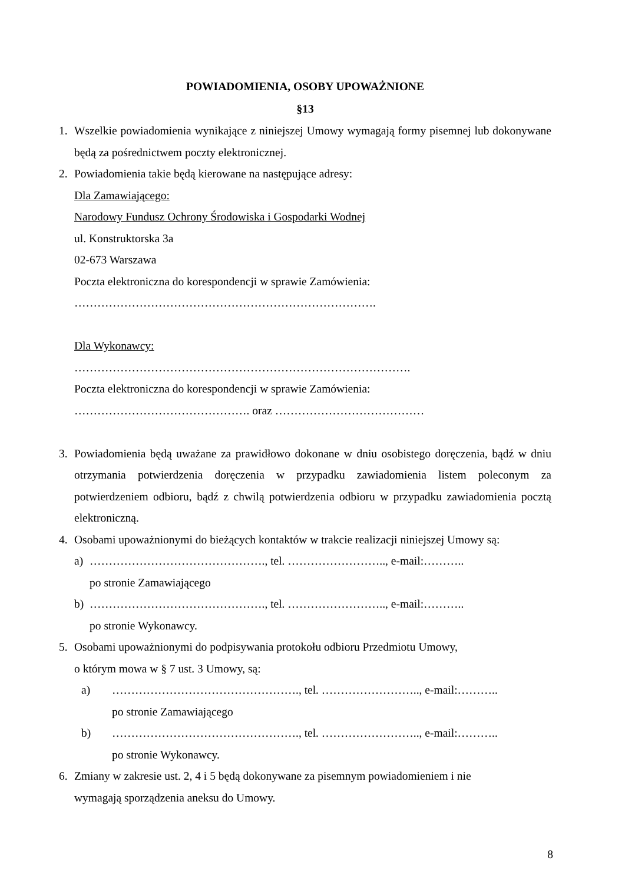POWIADOMIENIA, OSOBY UPOWAŻNIONE
§13
1. Wszelkie powiadomienia wynikające z niniejszej Umowy wymagają formy pisemnej lub dokonywane będą za pośrednictwem poczty elektronicznej.
2. Powiadomienia takie będą kierowane na następujące adresy:
Dla Zamawiającego:
Narodowy Fundusz Ochrony Środowiska i Gospodarki Wodnej
ul. Konstruktorska 3a
02-673 Warszawa
Poczta elektroniczna do korespondencji w sprawie Zamówienia:
…………………………………………………………………….
Dla Wykonawcy:
…………………………………………………………………………….
Poczta elektroniczna do korespondencji w sprawie Zamówienia:
………………………………………. oraz …………………………………
3. Powiadomienia będą uważane za prawidłowo dokonane w dniu osobistego doręczenia, bądź w dniu otrzymania potwierdzenia doręczenia w przypadku zawiadomienia listem poleconym za potwierdzeniem odbioru, bądź z chwilą potwierdzenia odbioru w przypadku zawiadomienia pocztą elektroniczną.
4. Osobami upoważnionymi do bieżących kontaktów w trakcie realizacji niniejszej Umowy są:
a) ………………………………………., tel. …………………….., e-mail:………..
po stronie Zamawiającego
b) ………………………………………., tel. …………………….., e-mail:………..
po stronie Wykonawcy.
5. Osobami upoważnionymi do podpisywania protokołu odbioru Przedmiotu Umowy,
o którym mowa w § 7 ust. 3 Umowy, są:
a) …………………………………………., tel. …………………….., e-mail:………..
po stronie Zamawiającego
b) …………………………………………., tel. …………………….., e-mail:………..
po stronie Wykonawcy.
6. Zmiany w zakresie ust. 2, 4 i 5 będą dokonywane za pisemnym powiadomieniem i nie
wymagają sporządzenia aneksu do Umowy.
8